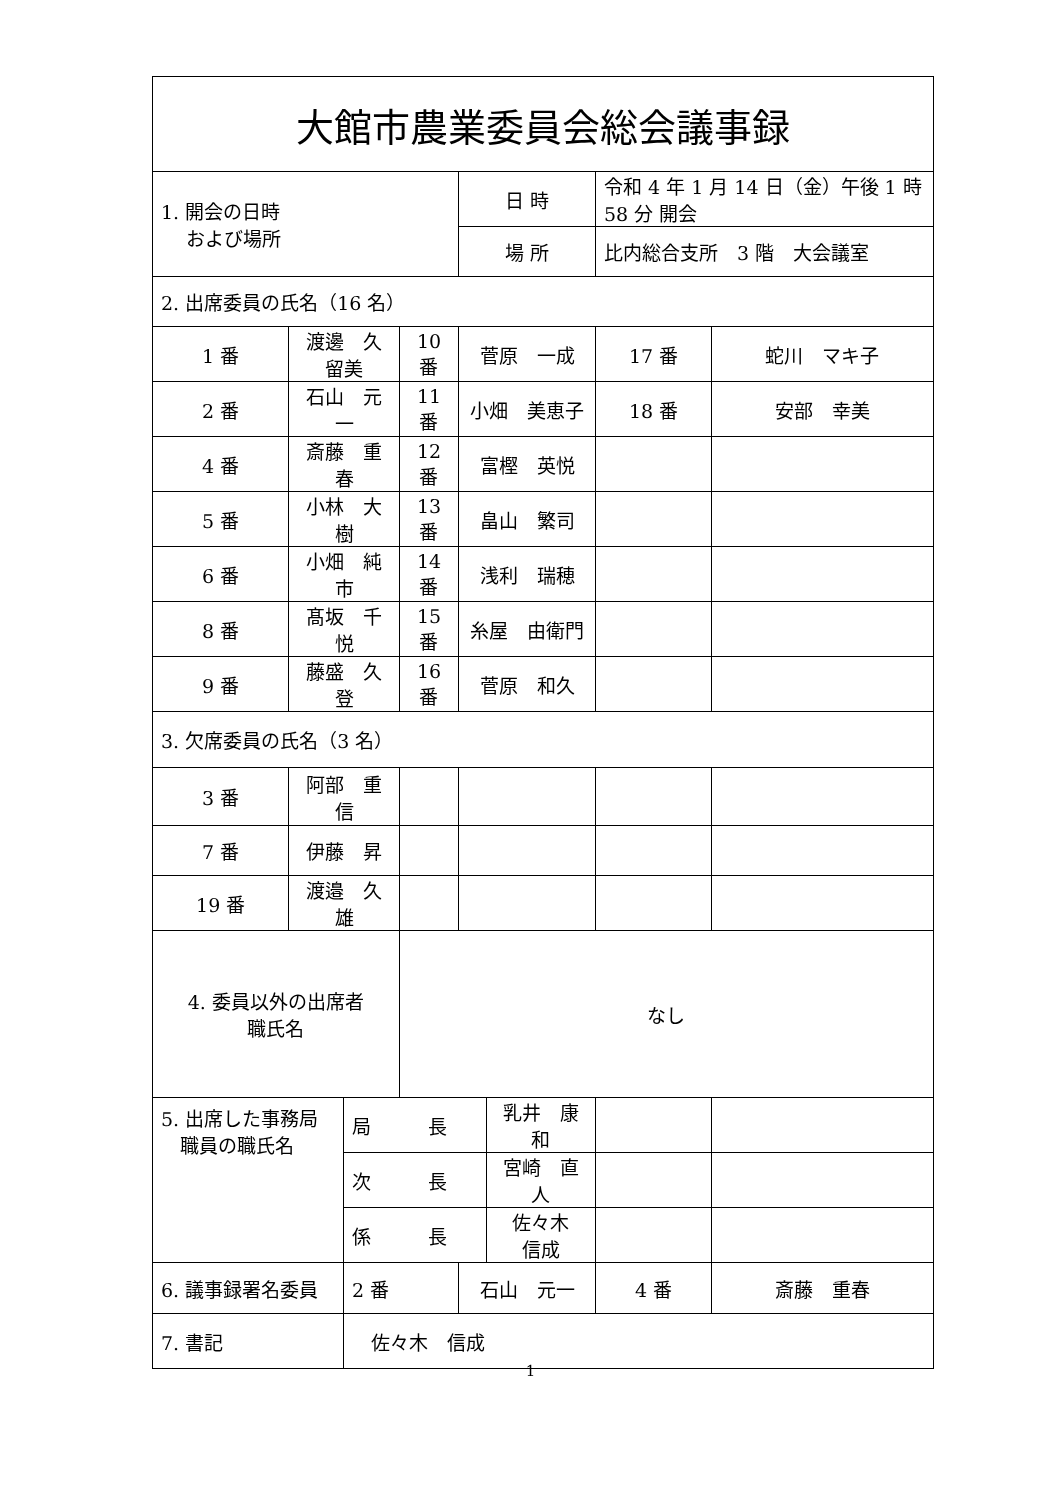| 大館市農業委員会総会議事録 | | | | | | | | | |
| 1. 開会の日時 および場所 | | | | 日 時 | | 令和 4 年 1 月 14 日（金）午後 1 時 58 分 開会 | | | |
| | | | | 場 所 | | 比内総合支所 3 階 大会議室 | | | |
| 2. 出席委員の氏名（16 名） | | | | | | | | | |
| 1 番 | 渡邊 久留美 | | 10 番 | 菅原 一成 | | | 17 番 | 蛇川 マキ子 | |
| 2 番 | 石山 元一 | | 11 番 | 小畑 美恵子 | | | 18 番 | 安部 幸美 | |
| 4 番 | 斎藤 重春 | | 12 番 | 富樫 英悦 | | | | | |
| 5 番 | 小林 大樹 | | 13 番 | 畠山 繁司 | | | | | |
| 6 番 | 小畑 純市 | | 14 番 | 浅利 瑞穂 | | | | | |
| 8 番 | 髙坂 千悦 | | 15 番 | 糸屋 由衛門 | | | | | |
| 9 番 | 藤盛 久登 | | 16 番 | 菅原 和久 | | | | | |
| 3. 欠席委員の氏名（3 名） | | | | | | | | | |
| 3 番 | 阿部 重信 | | | | | | | | |
| 7 番 | 伊藤 昇 | | | | | | | | |
| 19 番 | 渡邉 久雄 | | | | | | | | |
| 4. 委員以外の出席者 職氏名 | | | なし | | | | | | |
| 5. 出席した事務局 職員の職氏名 | | 局 長 | | | 乳井 康和 | | | | |
| | | 次 長 | | | 宮崎 直人 | | | | |
| | | 係 長 | | | 佐々木 信成 | | | | |
| 6. 議事録署名委員 | | 2 番 | | 石山 元一 | | | 4 番 | | 斎藤 重春 |
| 7. 書記 | | 佐々木 信成 | | | | | | | |
1